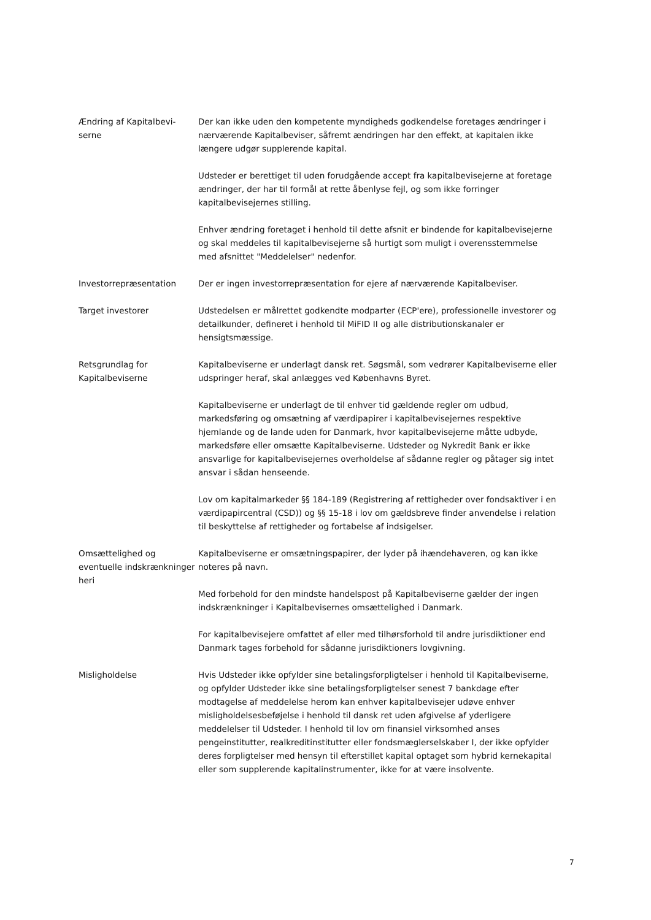Ændring af Kapitalbevi-serne
Der kan ikke uden den kompetente myndigheds godkendelse foretages ændringer i nærværende Kapitalbeviser, såfremt ændringen har den effekt, at kapitalen ikke længere udgør supplerende kapital.
Udsteder er berettiget til uden forudgående accept fra kapitalbevisejerne at foretage ændringer, der har til formål at rette åbenlyse fejl, og som ikke forringer kapitalbevisejernes stilling.
Enhver ændring foretaget i henhold til dette afsnit er bindende for kapitalbevisejerne og skal meddeles til kapitalbevisejerne så hurtigt som muligt i overensstemmelse med afsnittet "Meddelelser" nedenfor.
Investorrepræsentation Der er ingen investorrepræsentation for ejere af nærværende Kapitalbeviser.
Target investorer Udstedelsen er målrettet godkendte modparter (ECP'ere), professionelle investorer og detailkunder, defineret i henhold til MiFID II og alle distributionskanaler er hensigtsmæssige.
Retsgrundlag for Kapitalbeviserne
Kapitalbeviserne er underlagt dansk ret. Søgsmål, som vedrører Kapitalbeviserne eller udspringer heraf, skal anlægges ved Københavns Byret.
Kapitalbeviserne er underlagt de til enhver tid gældende regler om udbud, markedsføring og omsætning af værdipapirer i kapitalbevisejernes respektive hjemlande og de lande uden for Danmark, hvor kapitalbevisejerne måtte udbyde, markedsføre eller omsætte Kapitalbeviserne. Udsteder og Nykredit Bank er ikke ansvarlige for kapitalbevisejernes overholdelse af sådanne regler og påtager sig intet ansvar i sådan henseende.
Lov om kapitalmarkeder §§ 184-189 (Registrering af rettigheder over fondsaktiver i en værdipapircentral (CSD)) og §§ 15-18 i lov om gældsbreve finder anvendelse i relation til beskyttelse af rettigheder og fortabelse af indsigelser.
Omsættelighed og eventuelle indskrænkninger heri
Kapitalbeviserne er omsætningspapirer, der lyder på ihændehaveren, og kan ikke noteres på navn.
Med forbehold for den mindste handelspost på Kapitalbeviserne gælder der ingen indskrænkninger i Kapitalbevisernes omsættelighed i Danmark.
For kapitalbevisejere omfattet af eller med tilhørsforhold til andre jurisdiktioner end Danmark tages forbehold for sådanne jurisdiktioners lovgivning.
Misligholdelse Hvis Udsteder ikke opfylder sine betalingsforpligtelser i henhold til Kapitalbeviserne, og opfylder Udsteder ikke sine betalingsforpligtelser senest 7 bankdage efter modtagelse af meddelelse herom kan enhver kapitalbevisejer udøve enhver misligholdelsesbeføjelse i henhold til dansk ret uden afgivelse af yderligere meddelelser til Udsteder. I henhold til lov om finansiel virksomhed anses pengeinstitutter, realkreditinstitutter eller fondsmæglerselskaber I, der ikke opfylder deres forpligtelser med hensyn til efterstillet kapital optaget som hybrid kernekapital eller som supplerende kapitalinstrumenter, ikke for at være insolvente.
7